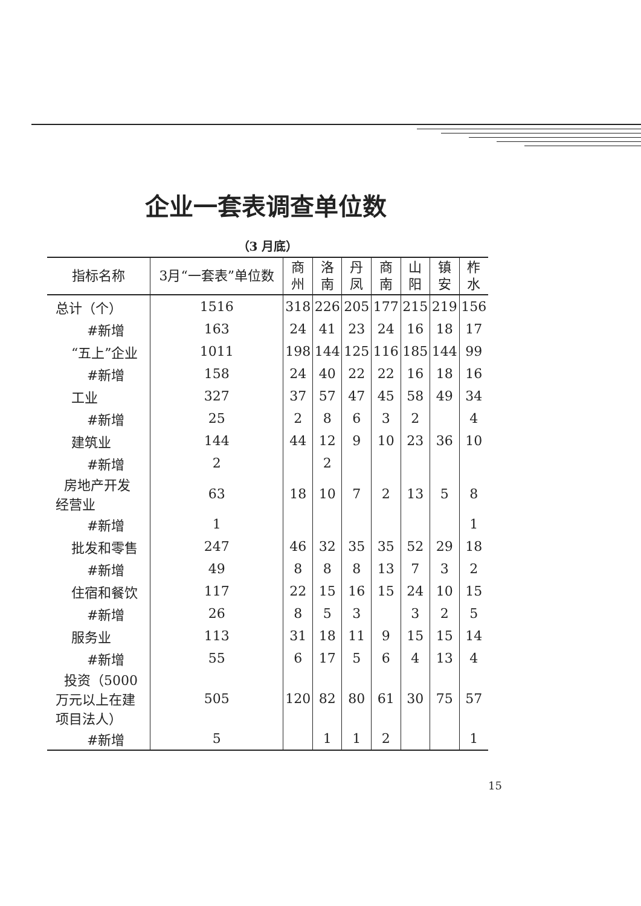企业一套表调查单位数
（3 月底）
| 指标名称 | 3月“一套表”单位数 | 商 州 | 洛 南 | 丹 凤 | 商 南 | 山 阳 | 镇 安 | 柞 水 |
| --- | --- | --- | --- | --- | --- | --- | --- | --- |
| 总计（个） | 1516 | 318 | 226 | 205 | 177 | 215 | 219 | 156 |
| #新增 | 163 | 24 | 41 | 23 | 24 | 16 | 18 | 17 |
| “五上”企业 | 1011 | 198 | 144 | 125 | 116 | 185 | 144 | 99 |
| #新增 | 158 | 24 | 40 | 22 | 22 | 16 | 18 | 16 |
| 工业 | 327 | 37 | 57 | 47 | 45 | 58 | 49 | 34 |
| #新增 | 25 | 2 | 8 | 6 | 3 | 2 | | 4 |
| 建筑业 | 144 | 44 | 12 | 9 | 10 | 23 | 36 | 10 |
| #新增 | 2 | | 2 | | | | | |
| 房地产开发 经营业 | 63 | 18 | 10 | 7 | 2 | 13 | 5 | 8 |
| #新增 | 1 | | | | | | | 1 |
| 批发和零售 | 247 | 46 | 32 | 35 | 35 | 52 | 29 | 18 |
| #新增 | 49 | 8 | 8 | 8 | 13 | 7 | 3 | 2 |
| 住宿和餐饮 | 117 | 22 | 15 | 16 | 15 | 24 | 10 | 15 |
| #新增 | 26 | 8 | 5 | 3 | | 3 | 2 | 5 |
| 服务业 | 113 | 31 | 18 | 11 | 9 | 15 | 15 | 14 |
| #新增 | 55 | 6 | 17 | 5 | 6 | 4 | 13 | 4 |
| 投资（5000 万元以上在建 项目法人） | 505 | 120 | 82 | 80 | 61 | 30 | 75 | 57 |
| #新增 | 5 | | 1 | 1 | 2 | | | 1 |
15